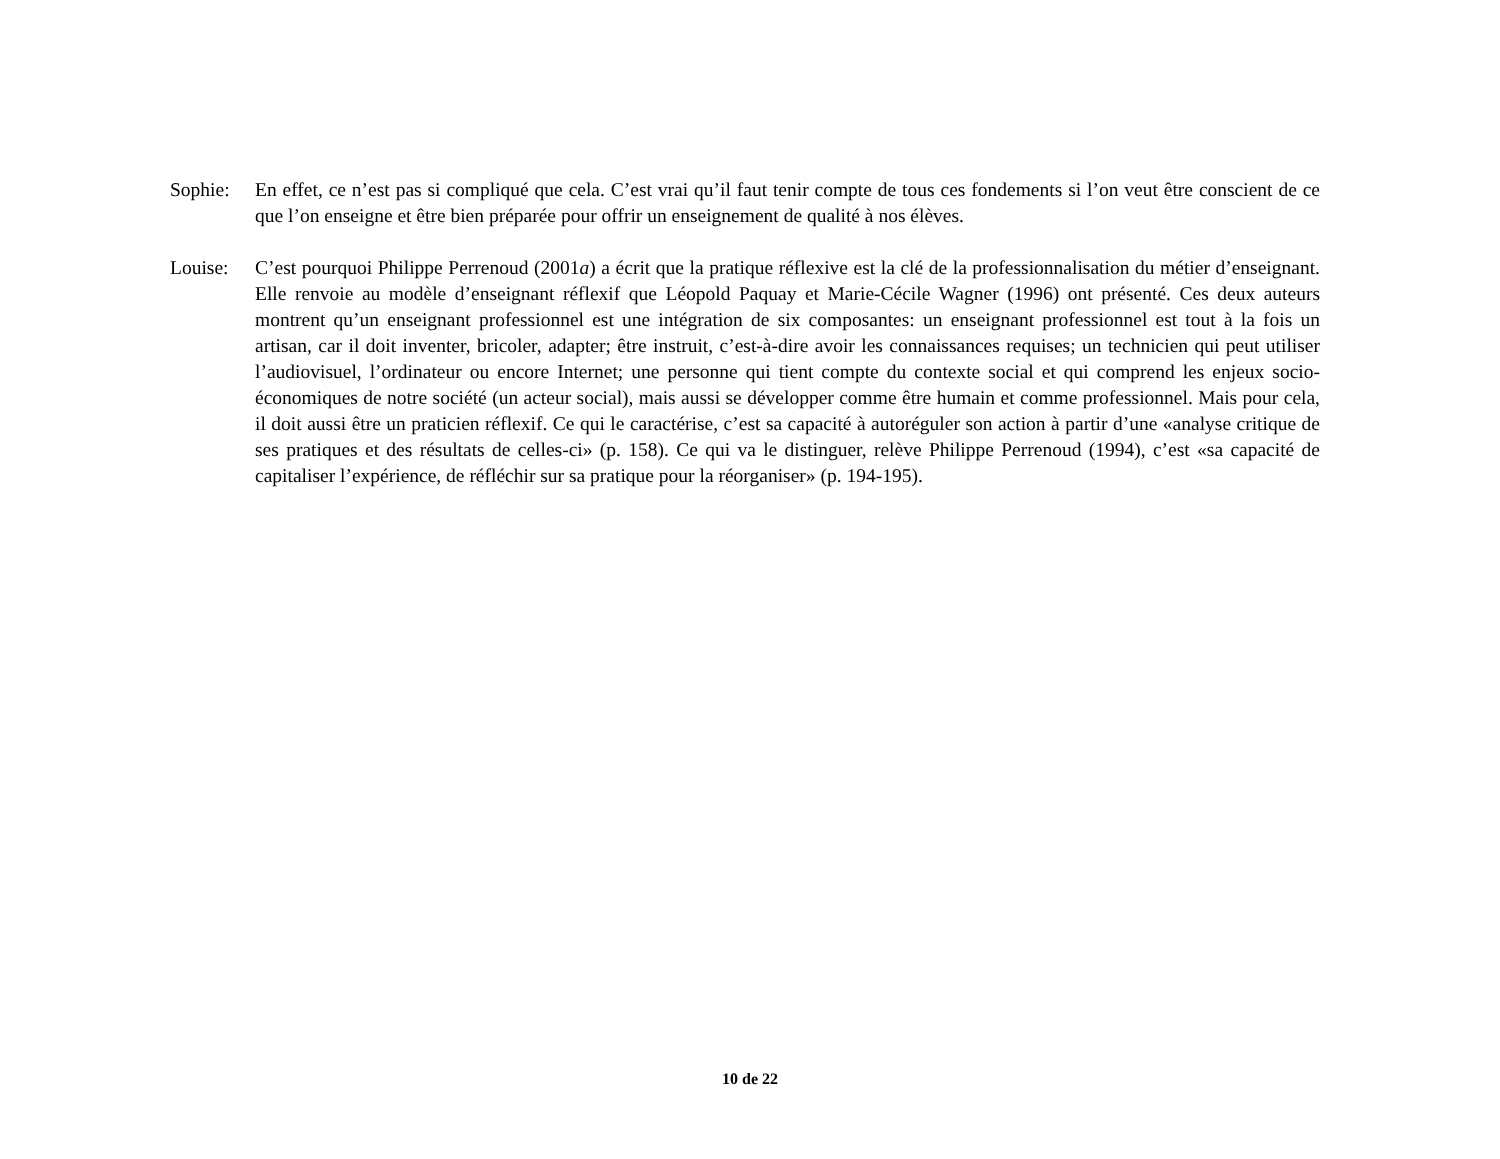Sophie: En effet, ce n’est pas si compliqué que cela. C’est vrai qu’il faut tenir compte de tous ces fondements si l’on veut être conscient de ce que l’on enseigne et être bien préparée pour offrir un enseignement de qualité à nos élèves.
Louise: C’est pourquoi Philippe Perrenoud (2001a) a écrit que la pratique réflexive est la clé de la professionnalisation du métier d’enseignant. Elle renvoie au modèle d’enseignant réflexif que Léopold Paquay et Marie-Cécile Wagner (1996) ont présenté. Ces deux auteurs montrent qu’un enseignant professionnel est une intégration de six composantes: un enseignant professionnel est tout à la fois un artisan, car il doit inventer, bricoler, adapter; être instruit, c’est-à-dire avoir les connaissances requises; un technicien qui peut utiliser l’audiovisuel, l’ordinateur ou encore Internet; une personne qui tient compte du contexte social et qui comprend les enjeux socio-économiques de notre société (un acteur social), mais aussi se développer comme être humain et comme professionnel. Mais pour cela, il doit aussi être un praticien réflexif. Ce qui le caractérise, c’est sa capacité à autoréguler son action à partir d’une «analyse critique de ses pratiques et des résultats de celles-ci» (p. 158). Ce qui va le distinguer, relève Philippe Perrenoud (1994), c’est «sa capacité de capitaliser l’expérience, de réfléchir sur sa pratique pour la réorganiser» (p. 194-195).
10 de 22